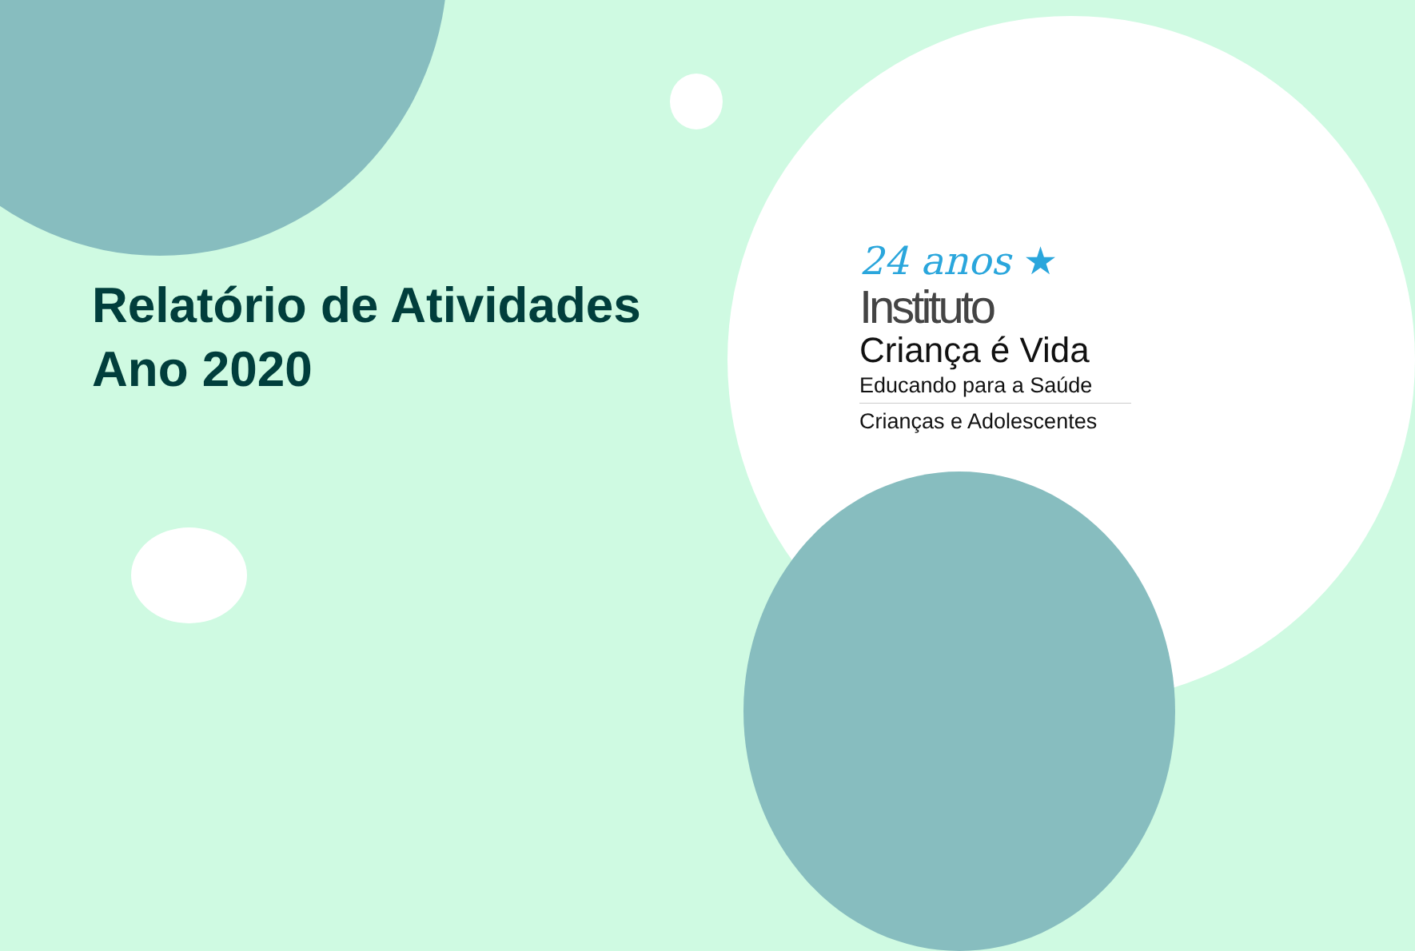Relatório de Atividades
Ano 2020
24 anos ★
Instituto
Criança é Vida
Educando para a Saúde
Crianças e Adolescentes